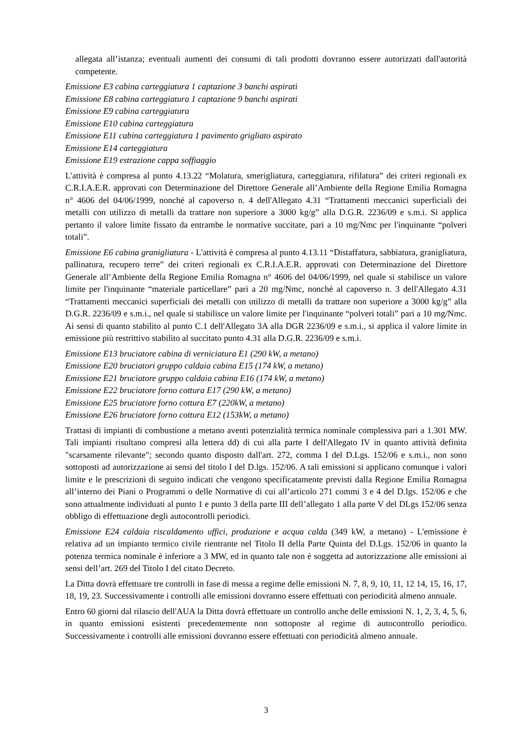allegata all’istanza; eventuali aumenti dei consumi di tali prodotti dovranno essere autorizzati dall'autorità competente.
Emissione E3 cabina carteggiatura 1 captazione 3 banchi aspirati
Emissione E8 cabina carteggiatura 1 captazione 9 banchi aspirati
Emissione E9 cabina carteggiatura
Emissione E10 cabina carteggiatura
Emissione E11 cabina carteggiatura 1 pavimento grigliato aspirato
Emissione E14 carteggiatura
Emissione E19 estrazione cappa soffiaggio
L'attività è compresa al punto 4.13.22 “Molatura, smerigliatura, carteggiatura, rifilatura” dei criteri regionali ex C.R.I.A.E.R. approvati con Determinazione del Direttore Generale all’Ambiente della Regione Emilia Romagna n° 4606 del 04/06/1999, nonché al capoverso n. 4 dell'Allegato 4.31 “Trattamenti meccanici superficiali dei metalli con utilizzo di metalli da trattare non superiore a 3000 kg/g” alla D.G.R. 2236/09 e s.m.i. Si applica pertanto il valore limite fissato da entrambe le normative succitate, pari a 10 mg/Nmc per l'inquinante “polveri totali”.
Emissione E6 cabina granigliatura - L'attività è compresa al punto 4.13.11 “Distaffatura, sabbiatura, granigliatura, pallinatura, recupero terre” dei criteri regionali ex C.R.I.A.E.R. approvati con Determinazione del Direttore Generale all’Ambiente della Regione Emilia Romagna n° 4606 del 04/06/1999, nel quale si stabilisce un valore limite per l'inquinante “materiale particellare” pari a 20 mg/Nmc, nonché al capoverso n. 3 dell'Allegato 4.31 “Trattamenti meccanici superficiali dei metalli con utilizzo di metalli da trattare non superiore a 3000 kg/g” alla D.G.R. 2236/09 e s.m.i., nel quale si stabilisce un valore limite per l'inquinante “polveri totali” pari a 10 mg/Nmc. Ai sensi di quanto stabilito al punto C.1 dell'Allegato 3A alla DGR 2236/09 e s.m.i., si applica il valore limite in emissione più restrittivo stabilito al succitato punto 4.31 alla D.G.R. 2236/09 e s.m.i.
Emissione E13 bruciatore cabina di verniciatura E1 (290 kW, a metano)
Emissione E20 bruciatori gruppo caldaia cabina E15 (174 kW, a metano)
Emissione E21 bruciatore gruppo caldaia cabina E16 (174 kW, a metano)
Emissione E22 bruciatore forno cottura E17 (290 kW, a metano)
Emissione E25 bruciatore forno cottura E7 (220kW, a metano)
Emissione E26 bruciatore forno cottura E12 (153kW, a metano)
Trattasi di impianti di combustione a metano aventi potenzialità termica nominale complessiva pari a 1.301 MW. Tali impianti risultano compresi alla lettera dd) di cui alla parte I dell'Allegato IV in quanto attività definita "scarsamente rilevante"; secondo quanto disposto dall'art. 272, comma I del D.Lgs. 152/06 e s.m.i., non sono sottoposti ad autorizzazione ai sensi del titolo I del D.lgs. 152/06. A tali emissioni si applicano comunque i valori limite e le prescrizioni di seguito indicati che vengono specificatamente previsti dalla Regione Emilia Romagna all’interno dei Piani o Programmi o delle Normative di cui all’articolo 271 commi 3 e 4 del D.lgs. 152/06 e che sono attualmente individuati al punto 1 e punto 3 della parte III dell’allegato 1 alla parte V del DLgs 152/06 senza obbligo di effettuazione degli autocontrolli periodici.
Emissione E24 caldaia riscaldamento uffici, produzione e acqua calda (349 kW, a metano) - L'emissione è relativa ad un impianto termico civile rientrante nel Titolo II della Parte Quinta del D.Lgs. 152/06 in quanto la potenza termica nominale è inferiore a 3 MW, ed in quanto tale non è soggetta ad autorizzazione alle emissioni ai sensi dell’art. 269 del Titolo I del citato Decreto.
La Ditta dovrà effettuare tre controlli in fase di messa a regime delle emissioni N. 7, 8, 9, 10, 11, 12 14, 15, 16, 17, 18, 19, 23. Successivamente i controlli alle emissioni dovranno essere effettuati con periodicità almeno annuale.
Entro 60 giorni dal rilascio dell'AUA la Ditta dovrà effettuare un controllo anche delle emissioni N. 1, 2, 3, 4, 5, 6, in quanto emissioni esistenti precedentemente non sottoposte al regime di autocontrollo periodico. Successivamente i controlli alle emissioni dovranno essere effettuati con periodicità almeno annuale.
3